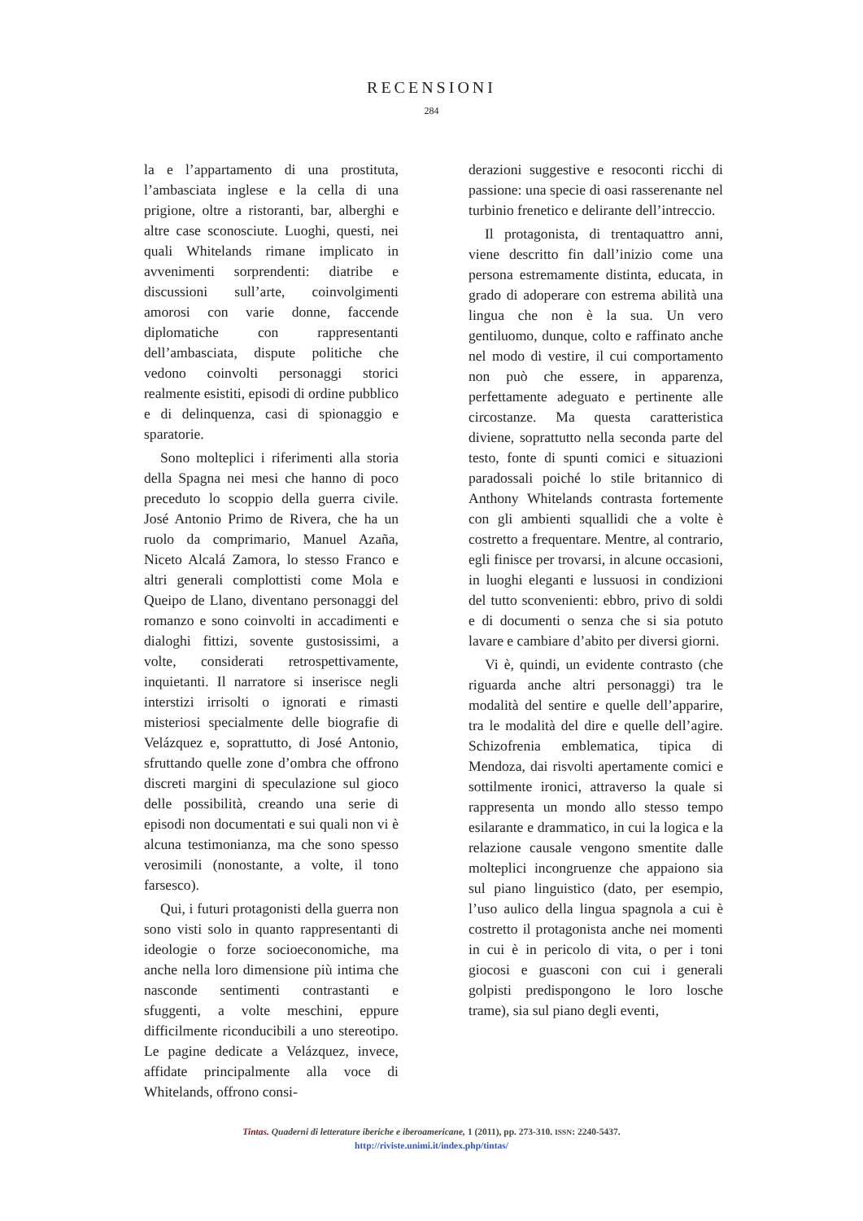RECENSIONI
284
la e l’appartamento di una prostituta, l’ambasciata inglese e la cella di una prigione, oltre a ristoranti, bar, alberghi e altre case sconosciute. Luoghi, questi, nei quali Whitelands rimane implicato in avvenimenti sorprendenti: diatribe e discussioni sull’arte, coinvolgimenti amorosi con varie donne, faccende diplomatiche con rappresentanti dell’ambasciata, dispute politiche che vedono coinvolti personaggi storici realmente esistiti, episodi di ordine pubblico e di delinquenza, casi di spionaggio e sparatorie.
Sono molteplici i riferimenti alla storia della Spagna nei mesi che hanno di poco preceduto lo scoppio della guerra civile. José Antonio Primo de Rivera, che ha un ruolo da comprimario, Manuel Azaña, Niceto Alcalá Zamora, lo stesso Franco e altri generali complottisti come Mola e Queipo de Llano, diventano personaggi del romanzo e sono coinvolti in accadimenti e dialoghi fittizi, sovente gustosissimi, a volte, considerati retrospettivamente, inquietanti. Il narratore si inserisce negli interstizi irrisolti o ignorati e rimasti misteriosi specialmente delle biografie di Velázquez e, soprattutto, di José Antonio, sfruttando quelle zone d’ombra che offrono discreti margini di speculazione sul gioco delle possibilità, creando una serie di episodi non documentati e sui quali non vi è alcuna testimonianza, ma che sono spesso verosimili (nonostante, a volte, il tono farsesco).
Qui, i futuri protagonisti della guerra non sono visti solo in quanto rappresentanti di ideologie o forze socioeconomiche, ma anche nella loro dimensione più intima che nasconde sentimenti contrastanti e sfuggenti, a volte meschini, eppure difficilmente riconducibili a uno stereotipo. Le pagine dedicate a Velázquez, invece, affidate principalmente alla voce di Whitelands, offrono consi-
derazioni suggestive e resoconti ricchi di passione: una specie di oasi rasserenante nel turbinio frenetico e delirante dell’intreccio.
Il protagonista, di trentaquattro anni, viene descritto fin dall’inizio come una persona estremamente distinta, educata, in grado di adoperare con estrema abilità una lingua che non è la sua. Un vero gentiluomo, dunque, colto e raffinato anche nel modo di vestire, il cui comportamento non può che essere, in apparenza, perfettamente adeguato e pertinente alle circostanze. Ma questa caratteristica diviene, soprattutto nella seconda parte del testo, fonte di spunti comici e situazioni paradossali poiché lo stile britannico di Anthony Whitelands contrasta fortemente con gli ambienti squallidi che a volte è costretto a frequentare. Mentre, al contrario, egli finisce per trovarsi, in alcune occasioni, in luoghi eleganti e lussuosi in condizioni del tutto sconvenienti: ebbro, privo di soldi e di documenti o senza che si sia potuto lavare e cambiare d’abito per diversi giorni.
Vi è, quindi, un evidente contrasto (che riguarda anche altri personaggi) tra le modalità del sentire e quelle dell’apparire, tra le modalità del dire e quelle dell’agire. Schizofrenia emblematica, tipica di Mendoza, dai risvolti apertamente comici e sottilmente ironici, attraverso la quale si rappresenta un mondo allo stesso tempo esilarante e drammatico, in cui la logica e la relazione causale vengono smentite dalle molteplici incongruenze che appaiono sia sul piano linguistico (dato, per esempio, l’uso aulico della lingua spagnola a cui è costretto il protagonista anche nei momenti in cui è in pericolo di vita, o per i toni giocosi e guasconi con cui i generali golpisti predispongono le loro losche trame), sia sul piano degli eventi,
Tintas. Quaderni di letterature iberiche e iberoamericane, 1 (2011), pp. 273-310. ISSN: 2240-5437.
http://riviste.unimi.it/index.php/tintas/